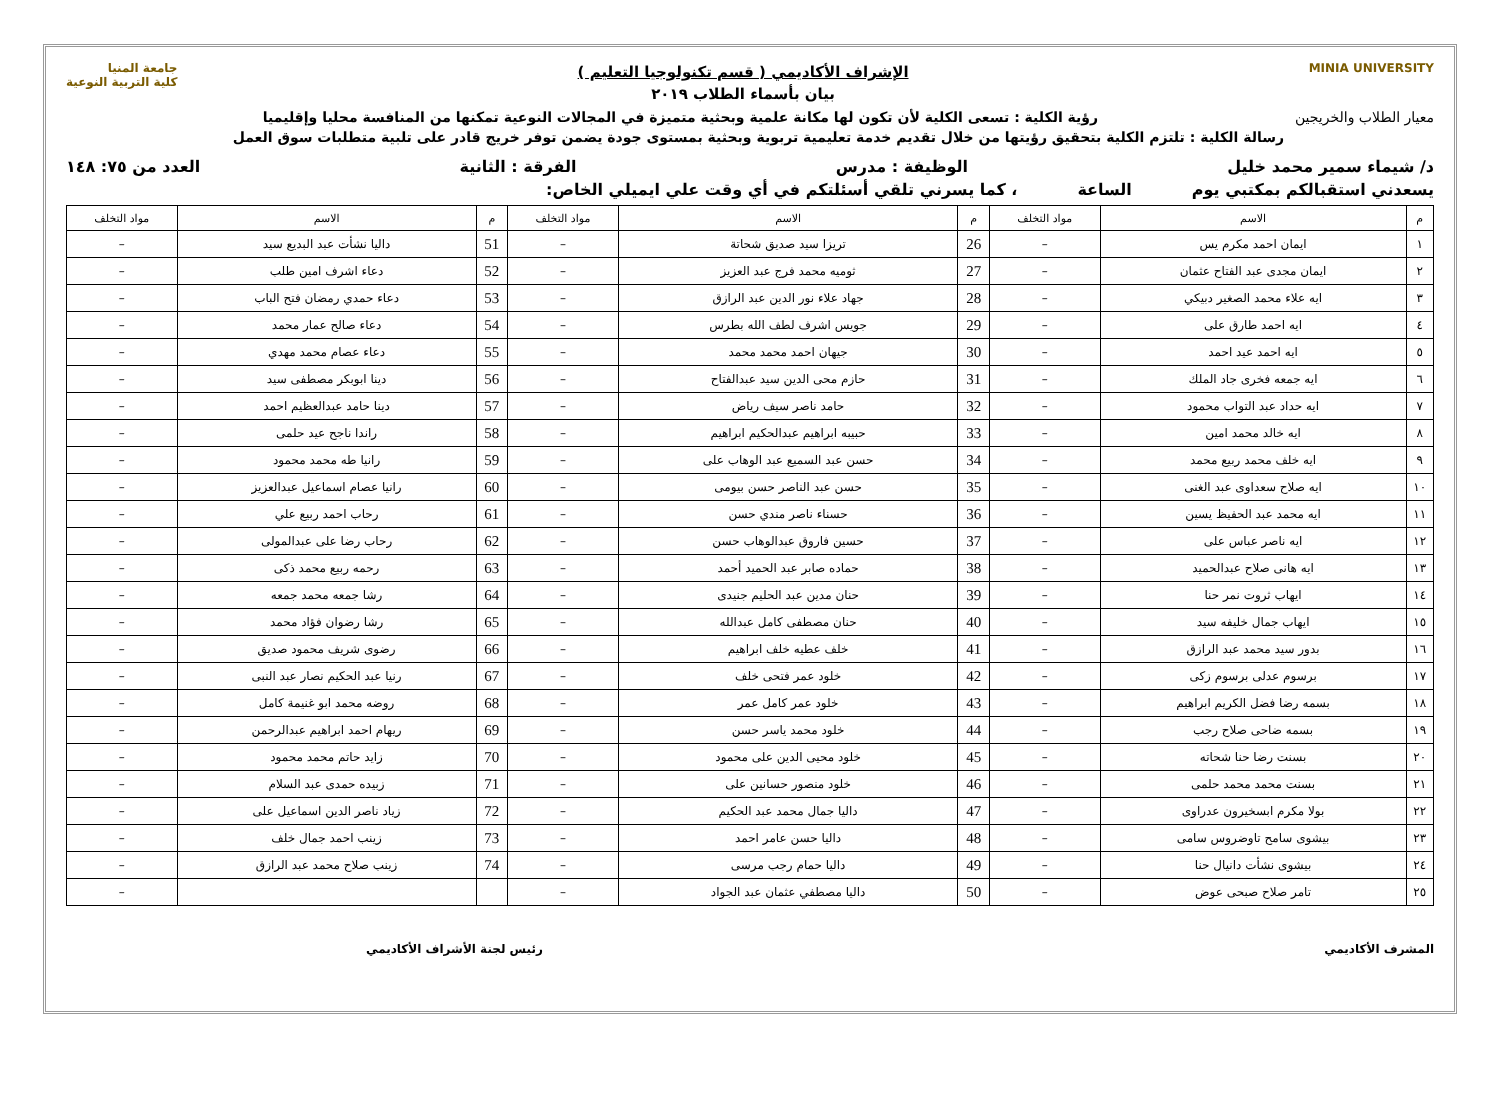MINIA UNIVERSITY
الإشراف الأكاديمي ( قسم تكنولوجيا التعليم )
بيان بأسماء الطلاب ٢٠١٩
جامعة المنيا
كلية التربية النوعية
معيار الطلاب والخريجين رؤية الكلية : تسعى الكلية لأن تكون لها مكانة علمية وبحثية متميزة في المجالات النوعية تمكنها من المنافسة محليا وإقليميا
رسالة الكلية : تلتزم الكلية بتحقيق رؤيتها من خلال تقديم خدمة تعليمية تربوية وبحثية بمستوى جودة يضمن توفر خريج قادر على تلبية متطلبات سوق العمل
د/ شيماء سمير محمد خليل الوظيفة : مدرس الفرقة : الثانية العدد من ٧٥: ١٤٨
يسعدني استقبالكم بمكتبي يوم الساعة ، كما يسرني تلقي أسئلتكم في أي وقت علي ايميلي الخاص:
| م | الاسم | مواد التخلف | م | الاسم | مواد التخلف | م | الاسم | مواد التخلف |
| --- | --- | --- | --- | --- | --- | --- | --- | --- |
| ١ | ايمان احمد مكرم يس | – | 26 | تريزا سيد صديق شحاتة | – | 51 | داليا نشأت عبد البديع سيد | – |
| ٢ | ايمان مجدى عبد الفتاح عثمان | – | 27 | ثوميه محمد فرج عبد العزيز | – | 52 | دعاء اشرف امين طلب | – |
| ٣ | ايه علاء محمد الصغير دبيكي | – | 28 | جهاد علاء نور الدين عبد الرازق | – | 53 | دعاء حمدي رمضان فتح الباب | – |
| ٤ | ايه احمد طارق على | – | 29 | جويس اشرف لطف الله بطرس | – | 54 | دعاء صالح عمار محمد | – |
| ٥ | ايه احمد عيد احمد | – | 30 | جيهان احمد محمد محمد | – | 55 | دعاء عصام محمد مهدي | – |
| ٦ | ايه جمعه فخرى جاد الملك | – | 31 | حازم محى الدين سيد عبدالفتاح | – | 56 | دينا ابوبكر مصطفى سيد | – |
| ٧ | ايه حداد عبد التواب محمود | – | 32 | حامد ناصر سيف رياض | – | 57 | دينا حامد عبدالعظيم احمد | – |
| ٨ | ايه خالد محمد امين | – | 33 | حبيبه ابراهيم عبدالحكيم ابراهيم | – | 58 | راندا ناجح عيد حلمى | – |
| ٩ | ايه خلف محمد ربيع محمد | – | 34 | حسن عبد السميع عبد الوهاب على | – | 59 | رانيا طه محمد محمود | – |
| ١٠ | ايه صلاح سعداوى عبد الغنى | – | 35 | حسن عبد الناصر حسن بيومى | – | 60 | رانيا عصام اسماعيل عبدالعزيز | – |
| ١١ | ايه محمد عبد الحفيظ يسين | – | 36 | حسناء ناصر مندي حسن | – | 61 | رحاب احمد ربيع علي | – |
| ١٢ | ايه ناصر عباس على | – | 37 | حسين فاروق عبدالوهاب حسن | – | 62 | رحاب رضا على عبدالمولى | – |
| ١٣ | ايه هانى صلاح عبدالحميد | – | 38 | حماده صابر عبد الحميد أحمد | – | 63 | رحمه ربيع محمد ذكى | – |
| ١٤ | ايهاب ثروت نمر حنا | – | 39 | حنان مدين عبد الحليم جنيدى | – | 64 | رشا جمعه محمد جمعه | – |
| ١٥ | ايهاب جمال خليفه سيد | – | 40 | حنان مصطفى كامل عبدالله | – | 65 | رشا رضوان فؤاد محمد | – |
| ١٦ | بدور سيد محمد عبد الرازق | – | 41 | خلف عطيه خلف ابراهيم | – | 66 | رضوى شريف محمود صديق | – |
| ١٧ | برسوم عدلى برسوم زكى | – | 42 | خلود عمر فتحى خلف | – | 67 | رنيا عبد الحكيم نصار عبد النبى | – |
| ١٨ | بسمه رضا فضل الكريم ابراهيم | – | 43 | خلود عمر كامل عمر | – | 68 | روضه محمد ابو غنيمة كامل | – |
| ١٩ | بسمه ضاحى صلاح رجب | – | 44 | خلود محمد ياسر حسن | – | 69 | ريهام احمد ابراهيم عبدالرحمن | – |
| ٢٠ | بسنت رضا حنا شحاته | – | 45 | خلود محيى الدين على محمود | – | 70 | زايد حاتم محمد محمود | – |
| ٢١ | بسنت محمد محمد حلمى | – | 46 | خلود منصور حسانين على | – | 71 | زبيده حمدى عبد السلام | – |
| ٢٢ | بولا مكرم ابسخيرون عدراوى | – | 47 | داليا جمال محمد عبد الحكيم | – | 72 | زياد ناصر الدين اسماعيل على | – |
| ٢٣ | بيشوى سامح تاوضروس سامى | – | 48 | داليا حسن عامر احمد | – | 73 | زينب احمد جمال خلف | – |
| ٢٤ | بيشوى نشأت دانيال حنا | – | 49 | داليا حمام رجب مرسى | – | 74 | زينب صلاح محمد عبد الرازق | – |
| ٢٥ | تامر صلاح صبحى عوض | – | 50 | داليا مصطفي عثمان عبد الجواد | – | | | – |
المشرف الأكاديمي رئيس لجنة الأشراف الأكاديمي